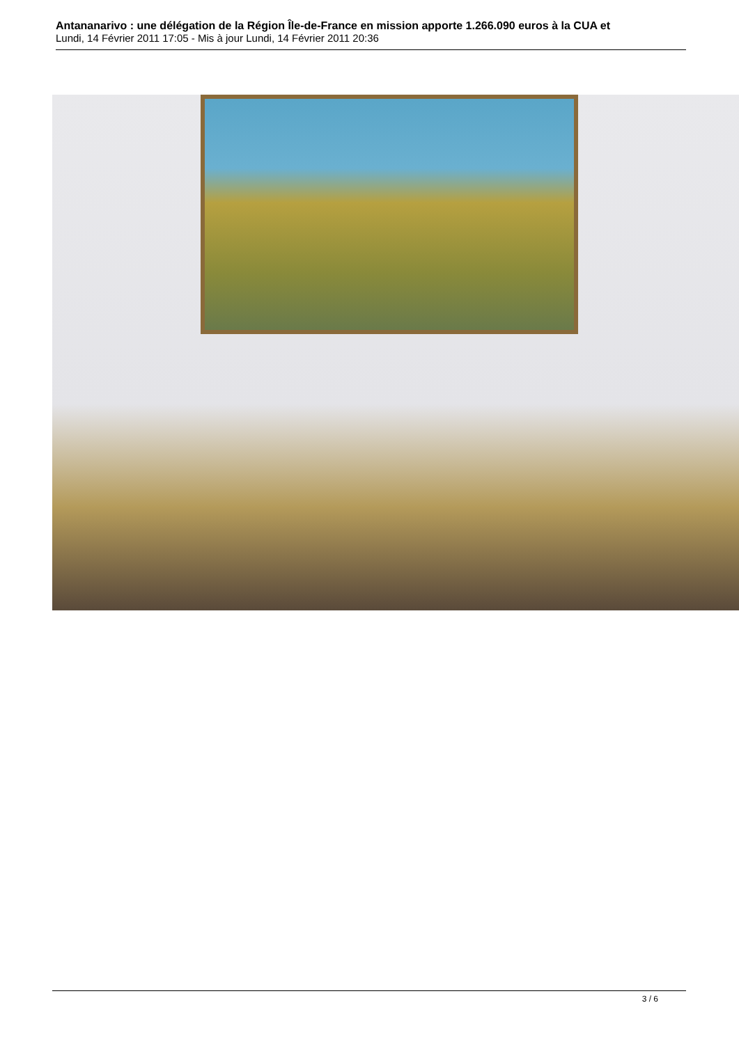Antananarivo : une délégation de la Région Île-de-France en mission apporte 1.266.090 euros à la CUA et
Lundi, 14 Février 2011 17:05 - Mis à jour Lundi, 14 Février 2011 20:36
3 / 6